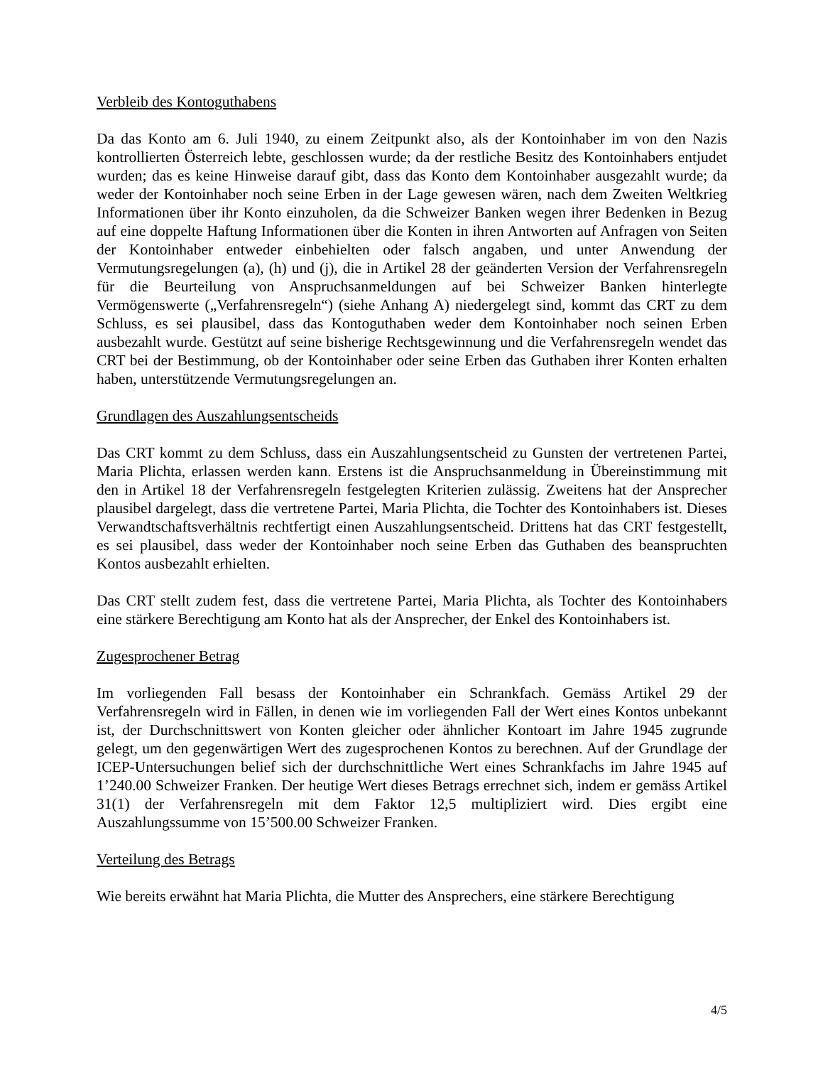Verbleib des Kontoguthabens
Da das Konto am 6. Juli 1940, zu einem Zeitpunkt also, als der Kontoinhaber im von den Nazis kontrollierten Österreich lebte, geschlossen wurde; da der restliche Besitz des Kontoinhabers entjudet wurden; das es keine Hinweise darauf gibt, dass das Konto dem Kontoinhaber ausgezahlt wurde; da weder der Kontoinhaber noch seine Erben in der Lage gewesen wären, nach dem Zweiten Weltkrieg Informationen über ihr Konto einzuholen, da die Schweizer Banken wegen ihrer Bedenken in Bezug auf eine doppelte Haftung Informationen über die Konten in ihren Antworten auf Anfragen von Seiten der Kontoinhaber entweder einbehielten oder falsch angaben, und unter Anwendung der Vermutungsregelungen (a), (h) und (j), die in Artikel 28 der geänderten Version der Verfahrensregeln für die Beurteilung von Anspruchsanmeldungen auf bei Schweizer Banken hinterlegte Vermögenswerte („Verfahrensregeln“) (siehe Anhang A) niedergelegt sind, kommt das CRT zu dem Schluss, es sei plausibel, dass das Kontoguthaben weder dem Kontoinhaber noch seinen Erben ausbezahlt wurde. Gestützt auf seine bisherige Rechtsgewinnung und die Verfahrensregeln wendet das CRT bei der Bestimmung, ob der Kontoinhaber oder seine Erben das Guthaben ihrer Konten erhalten haben, unterstützende Vermutungsregelungen an.
Grundlagen des Auszahlungsentscheids
Das CRT kommt zu dem Schluss, dass ein Auszahlungsentscheid zu Gunsten der vertretenen Partei, Maria Plichta, erlassen werden kann. Erstens ist die Anspruchsanmeldung in Übereinstimmung mit den in Artikel 18 der Verfahrensregeln festgelegten Kriterien zulässig. Zweitens hat der Ansprecher plausibel dargelegt, dass die vertretene Partei, Maria Plichta, die Tochter des Kontoinhabers ist. Dieses Verwandtschaftsverhältnis rechtfertigt einen Auszahlungsentscheid. Drittens hat das CRT festgestellt, es sei plausibel, dass weder der Kontoinhaber noch seine Erben das Guthaben des beanspruchten Kontos ausbezahlt erhielten.
Das CRT stellt zudem fest, dass die vertretene Partei, Maria Plichta, als Tochter des Kontoinhabers eine stärkere Berechtigung am Konto hat als der Ansprecher, der Enkel des Kontoinhabers ist.
Zugesprochener Betrag
Im vorliegenden Fall besass der Kontoinhaber ein Schrankfach. Gemäss Artikel 29 der Verfahrensregeln wird in Fällen, in denen wie im vorliegenden Fall der Wert eines Kontos unbekannt ist, der Durchschnittswert von Konten gleicher oder ähnlicher Kontoart im Jahre 1945 zugrunde gelegt, um den gegenwärtigen Wert des zugesprochenen Kontos zu berechnen. Auf der Grundlage der ICEP-Untersuchungen belief sich der durchschnittliche Wert eines Schrankfachs im Jahre 1945 auf 1’240.00 Schweizer Franken. Der heutige Wert dieses Betrags errechnet sich, indem er gemäss Artikel 31(1) der Verfahrensregeln mit dem Faktor 12,5 multipliziert wird. Dies ergibt eine Auszahlungssumme von 15’500.00 Schweizer Franken.
Verteilung des Betrags
Wie bereits erwähnt hat Maria Plichta, die Mutter des Ansprechers, eine stärkere Berechtigung
4/5